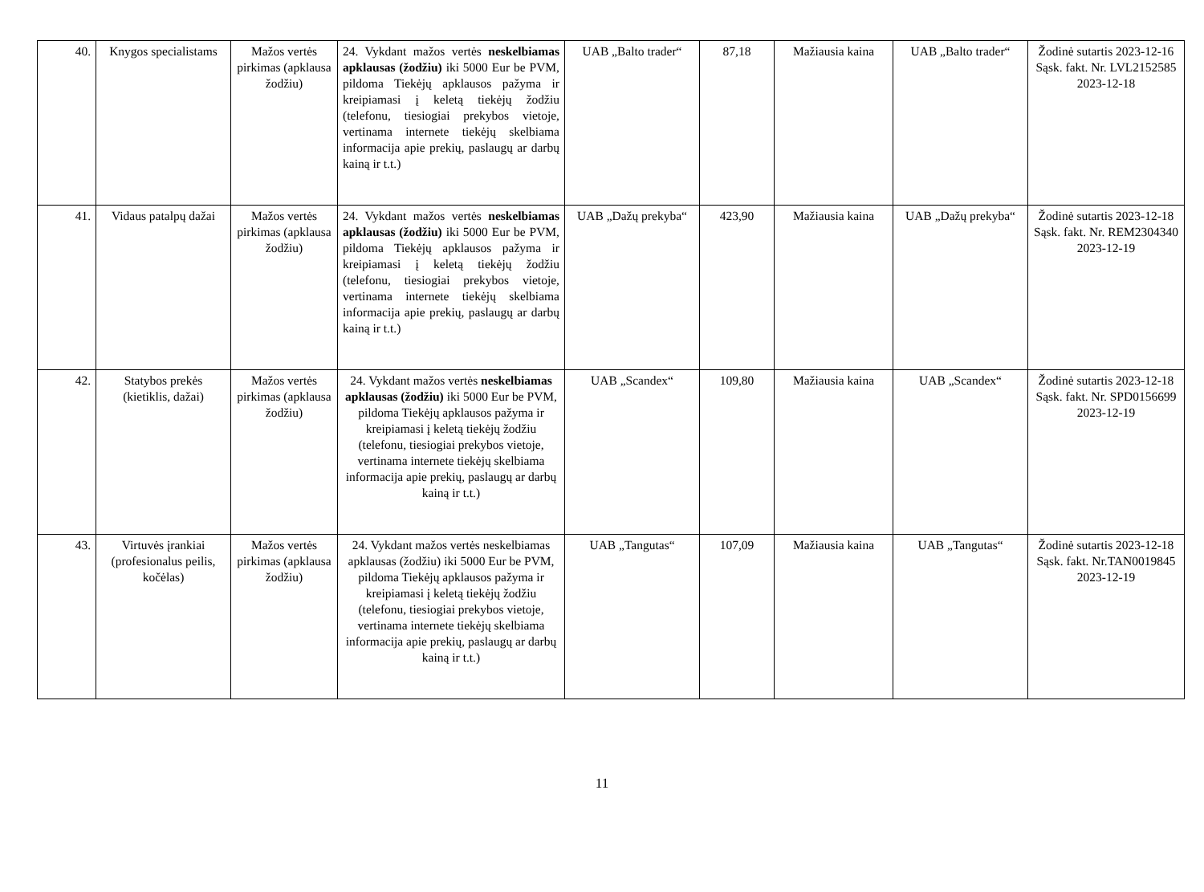| 40. | Knygos specialistams | Mažos vertės pirkimas (apklausa žodžiu) | 24. Vykdant mažos vertės neskelbiamas apklausas (žodžiu) iki 5000 Eur be PVM, pildoma Tiekėjų apklausos pažyma ir kreipiamasi į keletą tiekėjų žodžiu (telefonu, tiesiogiai prekybos vietoje, vertinama internete tiekėjų skelbiama informacija apie prekių, paslaugų ar darbų kainą ir t.t.) | UAB „Balto trader“ | 87,18 | Mažiausia kaina | UAB „Balto trader“ | Žodinė sutartis 2023-12-16 Sąsk. fakt. Nr. LVL2152585 2023-12-18 |
| 41. | Vidaus patalpų dažai | Mažos vertės pirkimas (apklausa žodžiu) | 24. Vykdant mažos vertės neskelbiamas apklausas (žodžiu) iki 5000 Eur be PVM, pildoma Tiekėjų apklausos pažyma ir kreipiamasi į keletą tiekėjų žodžiu (telefonu, tiesiogiai prekybos vietoje, vertinama internete tiekėjų skelbiama informacija apie prekių, paslaugų ar darbų kainą ir t.t.) | UAB „Dažų prekyba“ | 423,90 | Mažiausia kaina | UAB „Dažų prekyba“ | Žodinė sutartis 2023-12-18 Sąsk. fakt. Nr. REM2304340 2023-12-19 |
| 42. | Statybos prekės (kietiklis, dažai) | Mažos vertės pirkimas (apklausa žodžiu) | 24. Vykdant mažos vertės neskelbiamas apklausas (žodžiu) iki 5000 Eur be PVM, pildoma Tiekėjų apklausos pažyma ir kreipiamasi į keletą tiekėjų žodžiu (telefonu, tiesiogiai prekybos vietoje, vertinama internete tiekėjų skelbiama informacija apie prekių, paslaugų ar darbų kainą ir t.t.) | UAB „Scandex“ | 109,80 | Mažiausia kaina | UAB „Scandex“ | Žodinė sutartis 2023-12-18 Sąsk. fakt. Nr. SPD0156699 2023-12-19 |
| 43. | Virtuvės įrankiai (profesionalus peilis, kočėlas) | Mažos vertės pirkimas (apklausa žodžiu) | 24. Vykdant mažos vertės neskelbiamas apklausas (žodžiu) iki 5000 Eur be PVM, pildoma Tiekėjų apklausos pažyma ir kreipiamasi į keletą tiekėjų žodžiu (telefonu, tiesiogiai prekybos vietoje, vertinama internete tiekėjų skelbiama informacija apie prekių, paslaugų ar darbų kainą ir t.t.) | UAB „Tangutas“ | 107,09 | Mažiausia kaina | UAB „Tangutas“ | Žodinė sutartis 2023-12-18 Sąsk. fakt. Nr.TAN0019845 2023-12-19 |
11